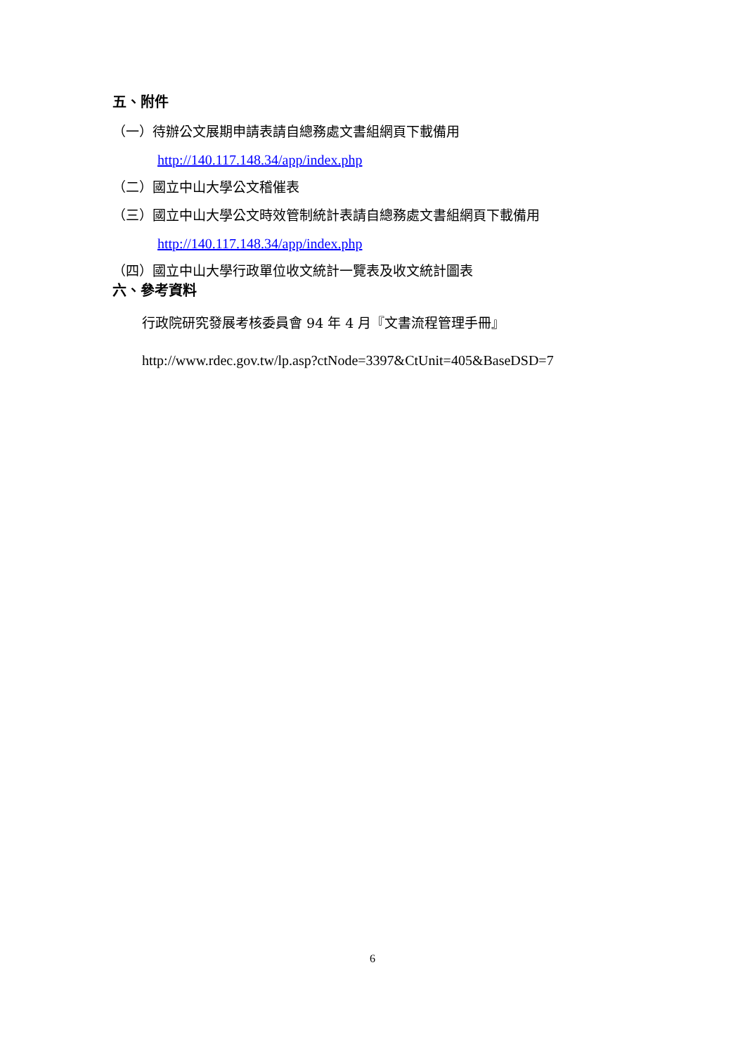五、附件
（一）待辦公文展期申請表請自總務處文書組網頁下載備用
http://140.117.148.34/app/index.php
（二）國立中山大學公文稽催表
（三）國立中山大學公文時效管制統計表請自總務處文書組網頁下載備用
http://140.117.148.34/app/index.php
（四）國立中山大學行政單位收文統計一覽表及收文統計圖表
六、參考資料
行政院研究發展考核委員會 94 年 4 月『文書流程管理手冊』
http://www.rdec.gov.tw/lp.asp?ctNode=3397&CtUnit=405&BaseDSD=7
6